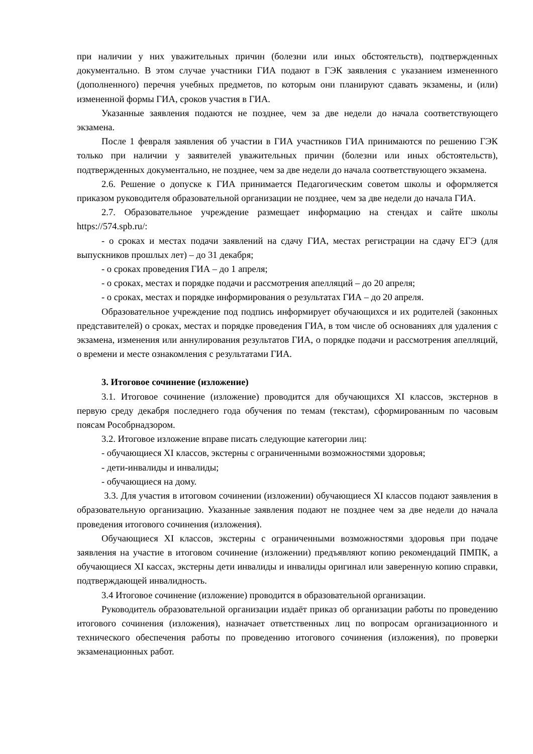при наличии у них уважительных причин (болезни или иных обстоятельств), подтвержденных документально. В этом случае участники ГИА подают в ГЭК заявления с указанием измененного (дополненного) перечня учебных предметов, по которым они планируют сдавать экзамены, и (или) измененной формы ГИА, сроков участия в ГИА.
Указанные заявления подаются не позднее, чем за две недели до начала соответствующего экзамена.
После 1 февраля заявления об участии в ГИА участников ГИА принимаются по решению ГЭК только при наличии у заявителей уважительных причин (болезни или иных обстоятельств), подтвержденных документально, не позднее, чем за две недели до начала соответствующего экзамена.
2.6. Решение о допуске к ГИА принимается Педагогическим советом школы и оформляется приказом руководителя образовательной организации не позднее, чем за две недели до начала ГИА.
2.7. Образовательное учреждение размещает информацию на стендах и сайте школы https://574.spb.ru/:
- о сроках и местах подачи заявлений на сдачу ГИА, местах регистрации на сдачу ЕГЭ (для выпускников прошлых лет) – до 31 декабря;
- о сроках проведения ГИА – до 1 апреля;
- о сроках, местах и порядке подачи и рассмотрения апелляций – до 20 апреля;
- о сроках, местах и порядке информирования о результатах ГИА – до 20 апреля.
Образовательное учреждение под подпись информирует обучающихся и их родителей (законных представителей) о сроках, местах и порядке проведения ГИА, в том числе об основаниях для удаления с экзамена, изменения или аннулирования результатов ГИА, о порядке подачи и рассмотрения апелляций, о времени и месте ознакомления с результатами ГИА.
3. Итоговое сочинение (изложение)
3.1. Итоговое сочинение (изложение) проводится для обучающихся XI классов, экстернов в первую среду декабря последнего года обучения по темам (текстам), сформированным по часовым поясам Рособрнадзором.
3.2. Итоговое изложение вправе писать следующие категории лиц:
- обучающиеся XI классов, экстерны с ограниченными возможностями здоровья;
- дети-инвалиды и инвалиды;
- обучающиеся на дому.
3.3. Для участия в итоговом сочинении (изложении) обучающиеся XI классов подают заявления в образовательную организацию. Указанные заявления подают не позднее чем за две недели до начала проведения итогового сочинения (изложения).
Обучающиеся XI классов, экстерны с ограниченными возможностями здоровья при подаче заявления на участие в итоговом сочинение (изложении) предъявляют копию рекомендаций ПМПК, а обучающиеся XI кассах, экстерны дети инвалиды и инвалиды оригинал или заверенную копию справки, подтверждающей инвалидность.
3.4 Итоговое сочинение (изложение) проводится в образовательной организации.
Руководитель образовательной организации издаёт приказ об организации работы по проведению итогового сочинения (изложения), назначает ответственных лиц по вопросам организационного и технического обеспечения работы по проведению итогового сочинения (изложения), по проверки экзаменационных работ.